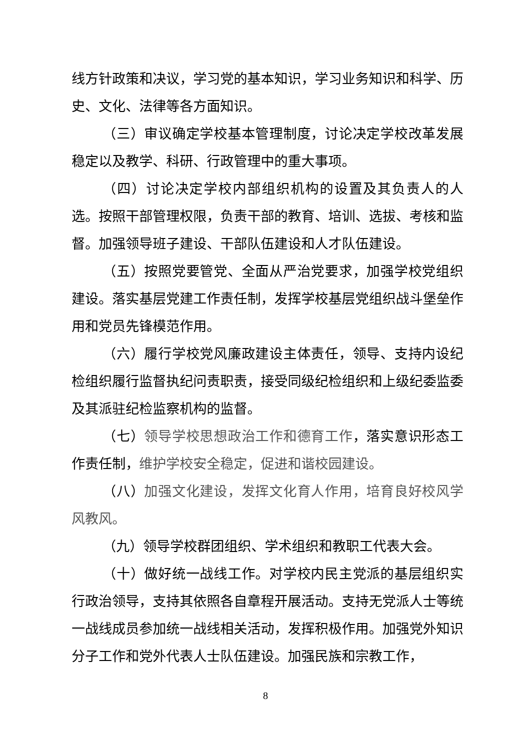线方针政策和决议，学习党的基本知识，学习业务知识和科学、历史、文化、法律等各方面知识。
（三）审议确定学校基本管理制度，讨论决定学校改革发展稳定以及教学、科研、行政管理中的重大事项。
（四）讨论决定学校内部组织机构的设置及其负责人的人选。按照干部管理权限，负责干部的教育、培训、选拔、考核和监督。加强领导班子建设、干部队伍建设和人才队伍建设。
（五）按照党要管党、全面从严治党要求，加强学校党组织建设。落实基层党建工作责任制，发挥学校基层党组织战斗堡垒作用和党员先锋模范作用。
（六）履行学校党风廉政建设主体责任，领导、支持内设纪检组织履行监督执纪问责职责，接受同级纪检组织和上级纪委监委及其派驻纪检监察机构的监督。
（七）领导学校思想政治工作和德育工作，落实意识形态工作责任制，维护学校安全稳定，促进和谐校园建设。
（八）加强文化建设，发挥文化育人作用，培育良好校风学风教风。
（九）领导学校群团组织、学术组织和教职工代表大会。
（十）做好统一战线工作。对学校内民主党派的基层组织实行政治领导，支持其依照各自章程开展活动。支持无党派人士等统一战线成员参加统一战线相关活动，发挥积极作用。加强党外知识分子工作和党外代表人士队伍建设。加强民族和宗教工作，
8